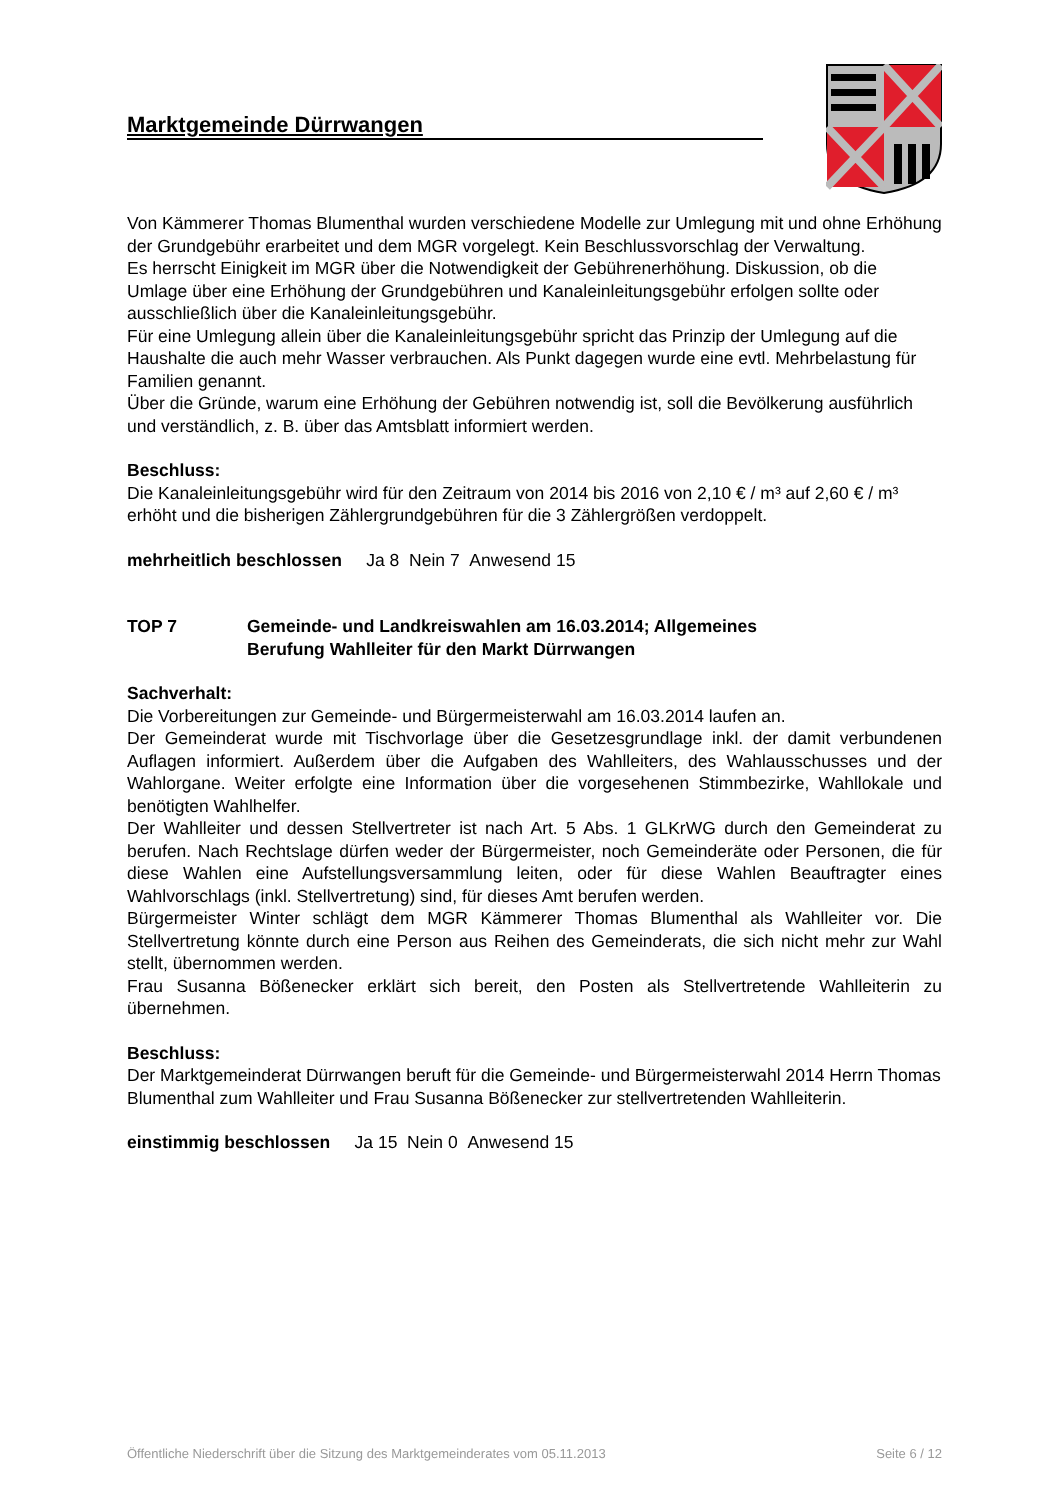Marktgemeinde Dürrwangen
Von Kämmerer Thomas Blumenthal wurden verschiedene Modelle zur Umlegung mit und ohne Erhöhung der Grundgebühr erarbeitet und dem MGR vorgelegt. Kein Beschlussvorschlag der Verwaltung.
Es herrscht Einigkeit im MGR über die Notwendigkeit der Gebührenerhöhung. Diskussion, ob die Umlage über eine Erhöhung der Grundgebühren und Kanaleinleitungsgebühr erfolgen sollte oder ausschließlich über die Kanaleinleitungsgebühr.
Für eine Umlegung allein über die Kanaleinleitungsgebühr spricht das Prinzip der Umlegung auf die Haushalte die auch mehr Wasser verbrauchen. Als Punkt dagegen wurde eine evtl. Mehrbelastung für Familien genannt.
Über die Gründe, warum eine Erhöhung der Gebühren notwendig ist, soll die Bevölkerung ausführlich und verständlich, z. B. über das Amtsblatt informiert werden.
Beschluss:
Die Kanaleinleitungsgebühr wird für den Zeitraum von 2014 bis 2016 von 2,10 € / m³ auf 2,60 € / m³ erhöht und die bisherigen Zählergrundgebühren für die 3 Zählergrößen verdoppelt.
mehrheitlich beschlossen Ja 8 Nein 7 Anwesend 15
TOP 7 Gemeinde- und Landkreiswahlen am 16.03.2014; Allgemeines
Berufung Wahlleiter für den Markt Dürrwangen
Sachverhalt:
Die Vorbereitungen zur Gemeinde- und Bürgermeisterwahl am 16.03.2014 laufen an.
Der Gemeinderat wurde mit Tischvorlage über die Gesetzesgrundlage inkl. der damit verbundenen Auflagen informiert. Außerdem über die Aufgaben des Wahlleiters, des Wahlausschusses und der Wahlorgane. Weiter erfolgte eine Information über die vorgesehenen Stimmbezirke, Wahllokale und benötigten Wahlhelfer.
Der Wahlleiter und dessen Stellvertreter ist nach Art. 5 Abs. 1 GLKrWG durch den Gemeinderat zu berufen. Nach Rechtslage dürfen weder der Bürgermeister, noch Gemeinderäte oder Personen, die für diese Wahlen eine Aufstellungsversammlung leiten, oder für diese Wahlen Beauftragter eines Wahlvorschlags (inkl. Stellvertretung) sind, für dieses Amt berufen werden.
Bürgermeister Winter schlägt dem MGR Kämmerer Thomas Blumenthal als Wahlleiter vor. Die Stellvertretung könnte durch eine Person aus Reihen des Gemeinderats, die sich nicht mehr zur Wahl stellt, übernommen werden.
Frau Susanna Bößenecker erklärt sich bereit, den Posten als Stellvertretende Wahlleiterin zu übernehmen.
Beschluss:
Der Marktgemeinderat Dürrwangen beruft für die Gemeinde- und Bürgermeisterwahl 2014 Herrn Thomas Blumenthal zum Wahlleiter und Frau Susanna Bößenecker zur stellvertretenden Wahlleiterin.
einstimmig beschlossen Ja 15 Nein 0 Anwesend 15
Öffentliche Niederschrift über die Sitzung des Marktgemeinderates vom 05.11.2013 Seite 6 / 12